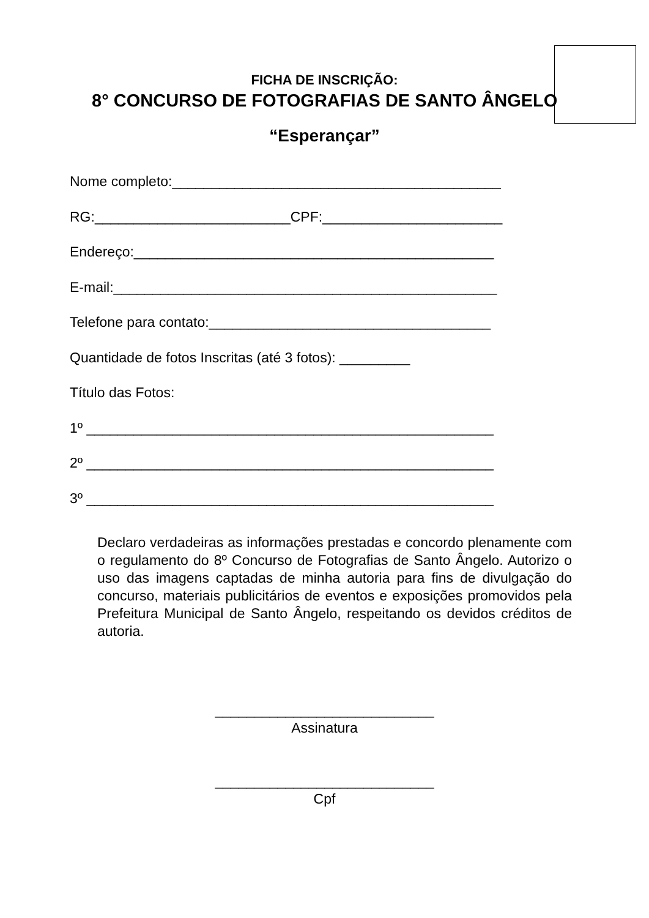FICHA DE INSCRIÇÃO:
8° CONCURSO DE FOTOGRAFIAS DE SANTO ÂNGELO
“Esperançar”
Nome completo:__________________________________________ RG:_________________________CPF:_______________________ Endereço:______________________________________________ E-mail:_________________________________________________ Telefone para contato:____________________________________ Quantidade de fotos Inscritas (até 3 fotos): _________ Título das Fotos: 1º ____________________________________________________ 2º ____________________________________________________ 3º ____________________________________________________
Declaro verdadeiras as informações prestadas e concordo plenamente com o regulamento do 8º Concurso de Fotografias de Santo Ângelo. Autorizo o uso das imagens captadas de minha autoria para fins de divulgação do concurso, materiais publicitários de eventos e exposições promovidos pela Prefeitura Municipal de Santo Ângelo, respeitando os devidos créditos de autoria.
____________________________
Assinatura
____________________________
Cpf